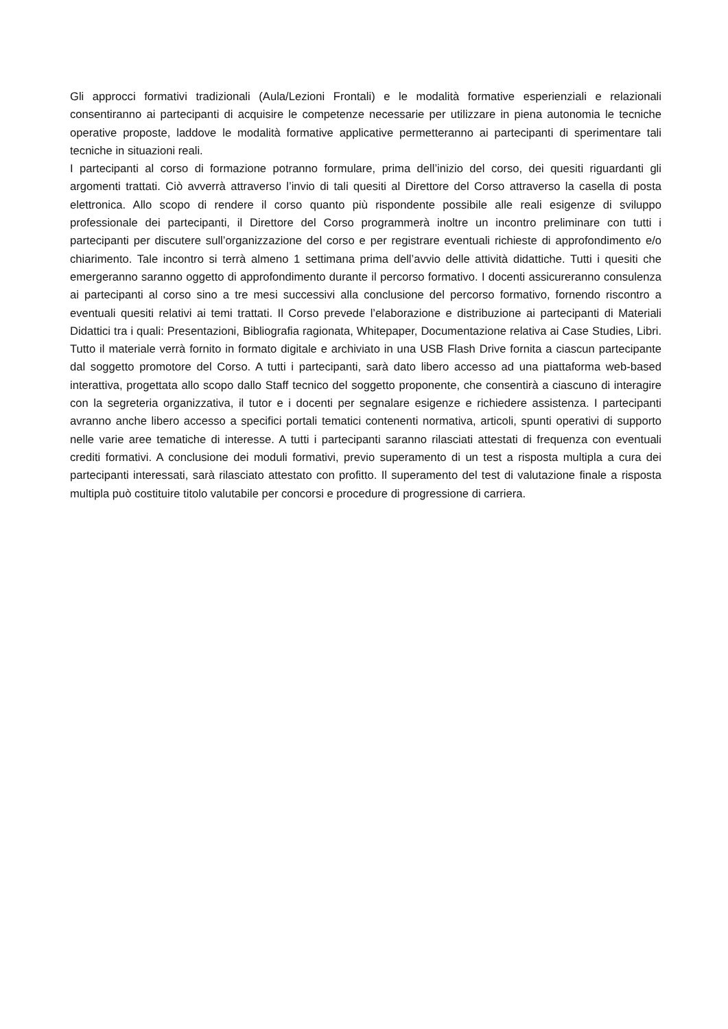Gli approcci formativi tradizionali (Aula/Lezioni Frontali) e le modalità formative esperienziali e relazionali consentiranno ai partecipanti di acquisire le competenze necessarie per utilizzare in piena autonomia le tecniche operative proposte, laddove le modalità formative applicative permetteranno ai partecipanti di sperimentare tali tecniche in situazioni reali.
I partecipanti al corso di formazione potranno formulare, prima dell’inizio del corso, dei quesiti riguardanti gli argomenti trattati. Ciò avverrà attraverso l’invio di tali quesiti al Direttore del Corso attraverso la casella di posta elettronica. Allo scopo di rendere il corso quanto più rispondente possibile alle reali esigenze di sviluppo professionale dei partecipanti, il Direttore del Corso programmerà inoltre un incontro preliminare con tutti i partecipanti per discutere sull’organizzazione del corso e per registrare eventuali richieste di approfondimento e/o chiarimento. Tale incontro si terrà almeno 1 settimana prima dell’avvio delle attività didattiche. Tutti i quesiti che emergeranno saranno oggetto di approfondimento durante il percorso formativo. I docenti assicureranno consulenza ai partecipanti al corso sino a tre mesi successivi alla conclusione del percorso formativo, fornendo riscontro a eventuali quesiti relativi ai temi trattati. Il Corso prevede l’elaborazione e distribuzione ai partecipanti di Materiali Didattici tra i quali: Presentazioni, Bibliografia ragionata, Whitepaper, Documentazione relativa ai Case Studies, Libri. Tutto il materiale verrà fornito in formato digitale e archiviato in una USB Flash Drive fornita a ciascun partecipante dal soggetto promotore del Corso. A tutti i partecipanti, sarà dato libero accesso ad una piattaforma web-based interattiva, progettata allo scopo dallo Staff tecnico del soggetto proponente, che consentirà a ciascuno di interagire con la segreteria organizzativa, il tutor e i docenti per segnalare esigenze e richiedere assistenza. I partecipanti avranno anche libero accesso a specifici portali tematici contenenti normativa, articoli, spunti operativi di supporto nelle varie aree tematiche di interesse. A tutti i partecipanti saranno rilasciati attestati di frequenza con eventuali crediti formativi. A conclusione dei moduli formativi, previo superamento di un test a risposta multipla a cura dei partecipanti interessati, sarà rilasciato attestato con profitto. Il superamento del test di valutazione finale a risposta multipla può costituire titolo valutabile per concorsi e procedure di progressione di carriera.